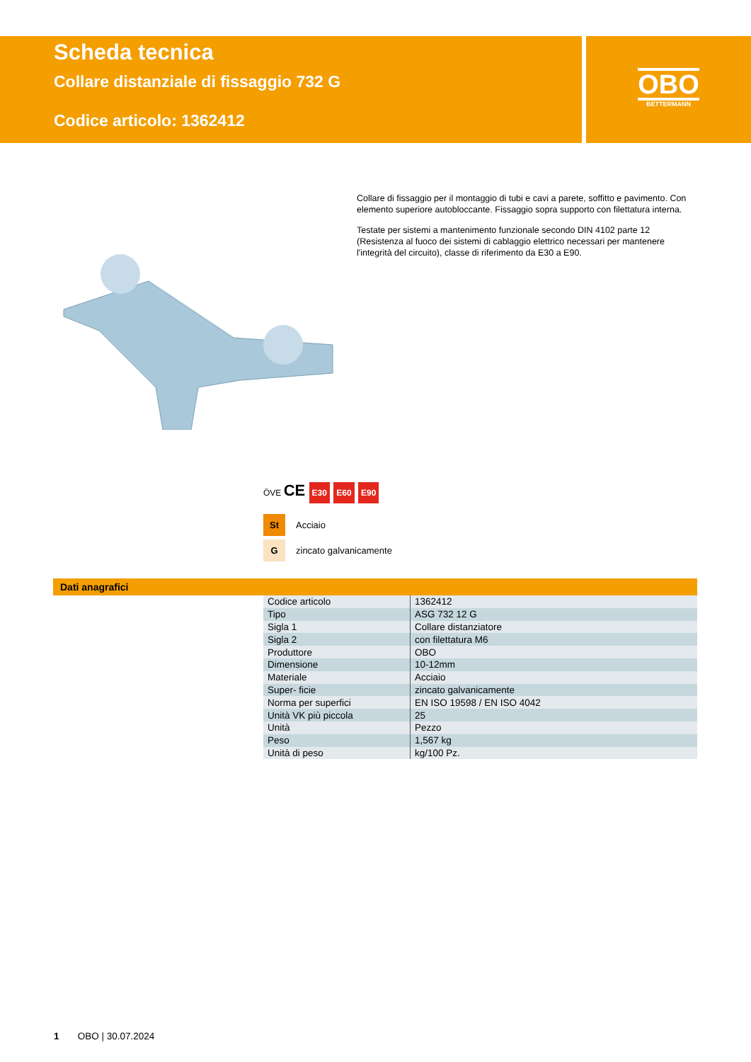Scheda tecnica
Collare distanziale di fissaggio 732 G
Codice articolo: 1362412
OBO
BETTERMANN
Collare di fissaggio per il montaggio di tubi e cavi a parete, soffitto e pavimento. Con elemento superiore autobloccante. Fissaggio sopra supporto con filettatura interna.
Testate per sistemi a mantenimento funzionale secondo DIN 4102 parte 12 (Resistenza al fuoco dei sistemi di cablaggio elettrico necessari per mantenere l'integrità del circuito), classe di riferimento da E30 a E90.
ÖVE CE E30 E60 E90
St Acciaio
Gzincato galvanicamente
Dati anagrafici
| Codice articolo | 1362412 |
| Tipo | ASG 732 12 G |
| Sigla 1 | Collare distanziatore |
| Sigla 2 | con filettatura M6 |
| Produttore | OBO |
| Dimensione | 10-12mm |
| Materiale | Acciaio |
| Super- ficie | zincato galvanicamente |
| Norma per superfici | EN ISO 19598 / EN ISO 4042 |
| Unità VK più piccola | 25 |
| Unità | Pezzo |
| Peso | 1,567 kg |
| Unità di peso | kg/100 Pz. |
1 OBO | 30.07.2024